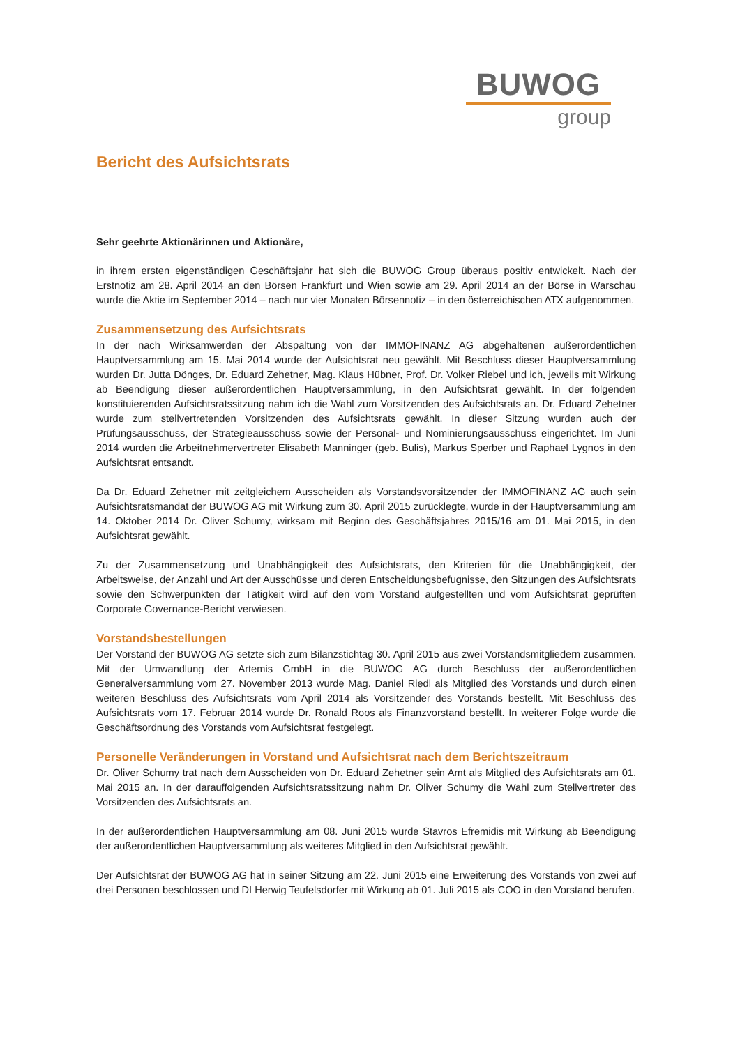BUWOG
group
Bericht des Aufsichtsrats
Sehr geehrte Aktionärinnen und Aktionäre,
in ihrem ersten eigenständigen Geschäftsjahr hat sich die BUWOG Group überaus positiv entwickelt. Nach der Erstnotiz am 28. April 2014 an den Börsen Frankfurt und Wien sowie am 29. April 2014 an der Börse in Warschau wurde die Aktie im September 2014 – nach nur vier Monaten Börsennotiz – in den österreichischen ATX aufgenommen.
Zusammensetzung des Aufsichtsrats
In der nach Wirksamwerden der Abspaltung von der IMMOFINANZ AG abgehaltenen außerordentlichen Hauptversammlung am 15. Mai 2014 wurde der Aufsichtsrat neu gewählt. Mit Beschluss dieser Hauptversammlung wurden Dr. Jutta Dönges, Dr. Eduard Zehetner, Mag. Klaus Hübner, Prof. Dr. Volker Riebel und ich, jeweils mit Wirkung ab Beendigung dieser außerordentlichen Hauptversammlung, in den Aufsichtsrat gewählt. In der folgenden konstituierenden Aufsichtsratssitzung nahm ich die Wahl zum Vorsitzenden des Aufsichtsrats an. Dr. Eduard Zehetner wurde zum stellvertretenden Vorsitzenden des Aufsichtsrats gewählt. In dieser Sitzung wurden auch der Prüfungsausschuss, der Strategieausschuss sowie der Personal- und Nominierungsausschuss eingerichtet. Im Juni 2014 wurden die Arbeitnehmervertreter Elisabeth Manninger (geb. Bulis), Markus Sperber und Raphael Lygnos in den Aufsichtsrat entsandt.
Da Dr. Eduard Zehetner mit zeitgleichem Ausscheiden als Vorstandsvorsitzender der IMMOFINANZ AG auch sein Aufsichtsratsmandat der BUWOG AG mit Wirkung zum 30. April 2015 zurücklegte, wurde in der Hauptversammlung am 14. Oktober 2014 Dr. Oliver Schumy, wirksam mit Beginn des Geschäftsjahres 2015/16 am 01. Mai 2015, in den Aufsichtsrat gewählt.
Zu der Zusammensetzung und Unabhängigkeit des Aufsichtsrats, den Kriterien für die Unabhängigkeit, der Arbeitsweise, der Anzahl und Art der Ausschüsse und deren Entscheidungsbefugnisse, den Sitzungen des Aufsichtsrats sowie den Schwerpunkten der Tätigkeit wird auf den vom Vorstand aufgestellten und vom Aufsichtsrat geprüften Corporate Governance-Bericht verwiesen.
Vorstandsbestellungen
Der Vorstand der BUWOG AG setzte sich zum Bilanzstichtag 30. April 2015 aus zwei Vorstandsmitgliedern zusammen. Mit der Umwandlung der Artemis GmbH in die BUWOG AG durch Beschluss der außerordentlichen Generalversammlung vom 27. November 2013 wurde Mag. Daniel Riedl als Mitglied des Vorstands und durch einen weiteren Beschluss des Aufsichtsrats vom April 2014 als Vorsitzender des Vorstands bestellt. Mit Beschluss des Aufsichtsrats vom 17. Februar 2014 wurde Dr. Ronald Roos als Finanzvorstand bestellt. In weiterer Folge wurde die Geschäftsordnung des Vorstands vom Aufsichtsrat festgelegt.
Personelle Veränderungen in Vorstand und Aufsichtsrat nach dem Berichtszeitraum
Dr. Oliver Schumy trat nach dem Ausscheiden von Dr. Eduard Zehetner sein Amt als Mitglied des Aufsichtsrats am 01. Mai 2015 an. In der darauffolgenden Aufsichtsratssitzung nahm Dr. Oliver Schumy die Wahl zum Stellvertreter des Vorsitzenden des Aufsichtsrats an.
In der außerordentlichen Hauptversammlung am 08. Juni 2015 wurde Stavros Efremidis mit Wirkung ab Beendigung der außerordentlichen Hauptversammlung als weiteres Mitglied in den Aufsichtsrat gewählt.
Der Aufsichtsrat der BUWOG AG hat in seiner Sitzung am 22. Juni 2015 eine Erweiterung des Vorstands von zwei auf drei Personen beschlossen und DI Herwig Teufelsdorfer mit Wirkung ab 01. Juli 2015 als COO in den Vorstand berufen.